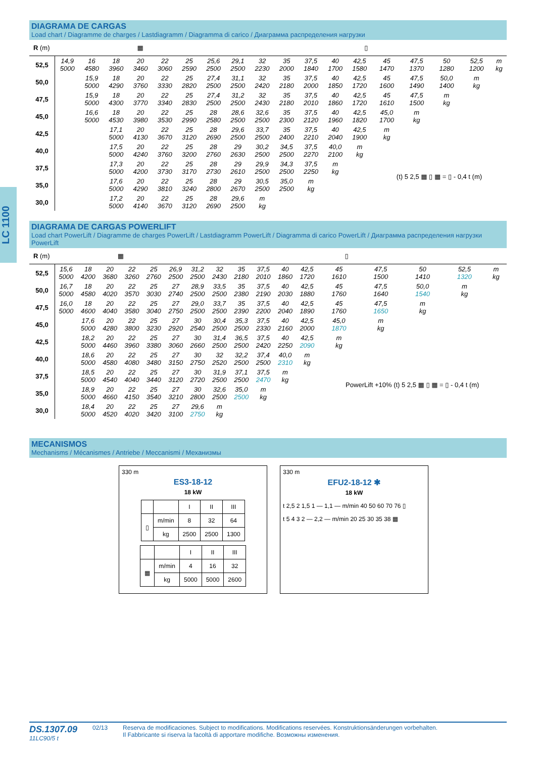LC 1100
DIAGRAMA DE CARGAS
Load chart / Diagramme de charges / Lastdiagramm / Diagramma di carico / Диаграмма распределения нагрузки
| R (m) | ▦ | | | | | | | ▯ | | | | | | | | | | |
| --- | --- | --- | --- | --- | --- | --- | --- | --- | --- | --- | --- | --- | --- | --- | --- | --- | --- | --- |
| 52,5 | 14,9 5000 | 16 4580 | 18 3960 | 20 3460 | 22 3060 | 25 2590 | 25,6 2500 | 29,1 2500 | 32 2230 | 35 2000 | 37,5 1840 | 40 1700 | 42,5 1580 | 45 1470 | 47,5 1370 | 50 1280 | 52,5 1200 | m kg |
| 50,0 | | 15,9 5000 | 18 4290 | 20 3760 | 22 3330 | 25 2820 | 27,4 2500 | 31,1 2500 | 32 2420 | 35 2180 | 37,5 2000 | 40 1850 | 42,5 1720 | 45 1600 | 47,5 1490 | 50,0 1400 | m kg | |
| 47,5 | | 15,9 5000 | 18 4300 | 20 3770 | 22 3340 | 25 2830 | 27,4 2500 | 31,2 2500 | 32 2430 | 35 2180 | 37,5 2010 | 40 1860 | 42,5 1720 | 45 1610 | 47,5 1500 | m kg | | |
| 45,0 | | 16,6 5000 | 18 4530 | 20 3980 | 22 3530 | 25 2990 | 28 2580 | 28,6 2500 | 32,6 2500 | 35 2300 | 37,5 2120 | 40 1960 | 42,5 1820 | 45,0 1700 | m kg | | | |
| 42,5 | | | 17,1 5000 | 20 4130 | 22 3670 | 25 3120 | 28 2690 | 29,6 2500 | 33,7 2500 | 35 2400 | 37,5 2210 | 40 2040 | 42,5 1900 | m kg | | | | |
| 40,0 | | | 17,5 5000 | 20 4240 | 22 3760 | 25 3200 | 28 2760 | 29 2630 | 30,2 2500 | 34,5 2500 | 37,5 2270 | 40,0 2100 | m kg | (t) 5 2,5 ▦ ▯ ▦ = ▯ - 0,4 t (m) | | | | |
| 37,5 | | | 17,3 5000 | 20 4200 | 22 3730 | 25 3170 | 28 2730 | 29 2610 | 29,9 2500 | 34,3 2500 | 37,5 2250 | m kg | | | | | | |
| 35,0 | | | 17,6 5000 | 20 4290 | 22 3810 | 25 3240 | 28 2800 | 29 2670 | 30,5 2500 | 35,0 2500 | m kg | | | | | | | |
| 30,0 | | | 17,2 5000 | 20 4140 | 22 3670 | 25 3120 | 28 2690 | 29,6 2500 | m kg | | | | | | | | | |
DIAGRAMA DE CARGAS POWERLIFT
Load chart PowerLift / Diagramme de charges PowerLift / Lastdiagramm PowerLift / Diagramma di carico PowerLift / Диаграмма распределения нагрузки PowerLift
| R (m) | ▦ | | | | | | ▯ | | | | | | | | | | |
| --- | --- | --- | --- | --- | --- | --- | --- | --- | --- | --- | --- | --- | --- | --- | --- | --- | --- |
| 52,5 | 15,6 5000 | 18 4200 | 20 3680 | 22 3260 | 25 2760 | 26,9 2500 | 31,2 2500 | 32 2430 | 35 2180 | 37,5 2010 | 40 1860 | 42,5 1720 | 45 1610 | 47,5 1500 | 50 1410 | 52,5 1320 | m kg |
| 50,0 | 16,7 5000 | 18 4580 | 20 4020 | 22 3570 | 25 3030 | 27 2740 | 28,9 2500 | 33,5 2500 | 35 2380 | 37,5 2190 | 40 2030 | 42,5 1880 | 45 1760 | 47,5 1640 | 50,0 1540 | m kg | |
| 47,5 | 16,0 5000 | 18 4600 | 20 4040 | 22 3580 | 25 3040 | 27 2750 | 29,0 2500 | 33,7 2500 | 35 2390 | 37,5 2200 | 40 2040 | 42,5 1890 | 45 1760 | 47,5 1650 | m kg | | |
| 45,0 | | 17,6 5000 | 20 4280 | 22 3800 | 25 3230 | 27 2920 | 30 2540 | 30,4 2500 | 35,3 2500 | 37,5 2330 | 40 2160 | 42,5 2000 | 45,0 1870 | m kg | | | |
| 42,5 | | 18,2 5000 | 20 4460 | 22 3960 | 25 3380 | 27 3060 | 30 2660 | 31,4 2500 | 36,5 2500 | 37,5 2420 | 40 2250 | 42,5 2090 | m kg | | | | |
| 40,0 | | 18,6 5000 | 20 4580 | 22 4080 | 25 3480 | 27 3150 | 30 2750 | 32 2520 | 32,2 2500 | 37,4 2500 | 40,0 2310 | m kg | PowerLift +10% (t) 5 2,5 ▦ ▯ ▦ = ▯ - 0,4 t (m) | | | | |
| 37,5 | | 18,5 5000 | 20 4540 | 22 4040 | 25 3440 | 27 3120 | 30 2720 | 31,9 2500 | 37,1 2500 | 37,5 2470 | m kg | | | | | | |
| 35,0 | | 18,9 5000 | 20 4660 | 22 4150 | 25 3540 | 27 3210 | 30 2800 | 32,6 2500 | 35,0 2500 | m kg | | | | | | | |
| 30,0 | | 18,4 5000 | 20 4520 | 22 4020 | 25 3420 | 27 3100 | 29,6 2750 | m kg | | | | | | | | | |
MECANISMOS
Mechanisms / Mécanismes / Antriebe / Meccanismi / Механизмы
330 m
ES3-18-12
18 kW
| | | I | II | III |
| ▯ | m/min | 8 | 32 | 64 |
| | kg | 2500 | 2500 | 1300 |
| | | I | II | III |
| ▦ | m/min | 4 | 16 | 32 |
| | kg | 5000 | 5000 | 2600 |
330 m
EFU2-18-12 ✱
18 kW
t 2,5 2 1,5 1 — 1,1 — m/min 40 50 60 70 76 ▯
t 5 4 3 2 — 2,2 — m/min 20 25 30 35 38 ▦
DS.1307.09
11LC90/5 t
02/13 Reserva de modificaciones. Subject to modifications. Modifications reservées. Konstruktionsänderungen vorbehalten.
Il Fabbricante si riserva la facoltà di apportare modifiche. Возможны изменения.